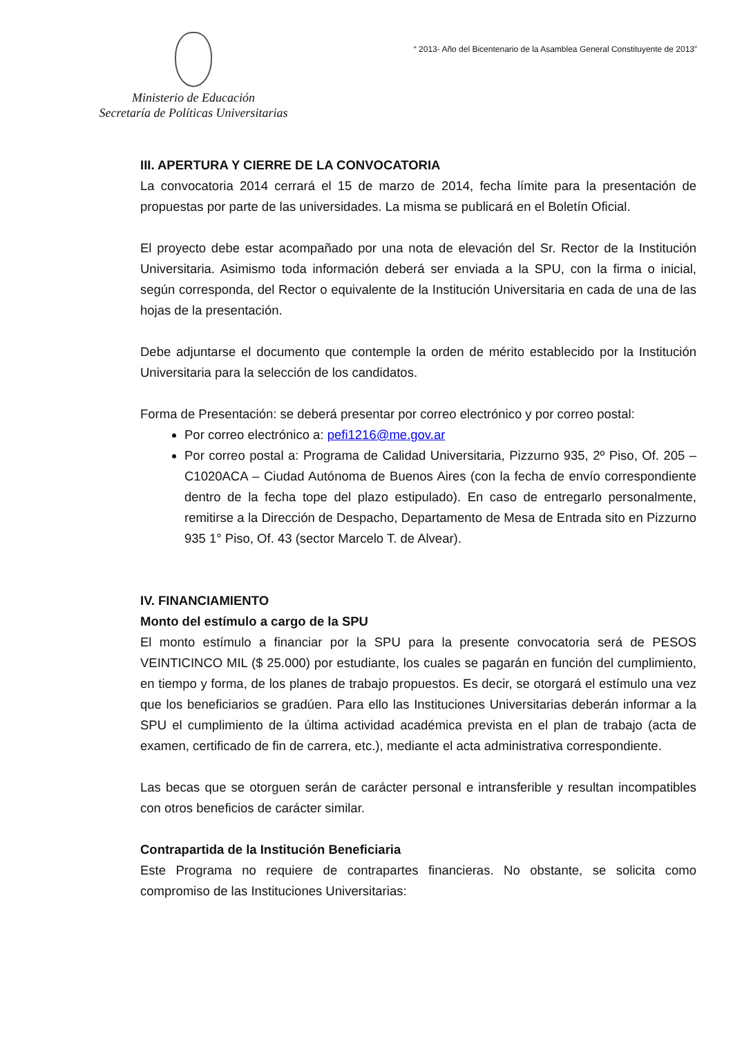Ministerio de Educación
Secretaría de Políticas Universitarias
“ 2013- Año del Bicentenario de la Asamblea General Constituyente de 2013”
III. APERTURA Y CIERRE DE LA CONVOCATORIA
La convocatoria 2014 cerrará el 15 de marzo de 2014, fecha límite para la presentación de propuestas por parte de las universidades. La misma se publicará en el Boletín Oficial.
El proyecto debe estar acompañado por una nota de elevación del Sr. Rector de la Institución Universitaria. Asimismo toda información deberá ser enviada a la SPU, con la firma o inicial, según corresponda, del Rector o equivalente de la Institución Universitaria en cada de una de las hojas de la presentación.
Debe adjuntarse el documento que contemple la orden de mérito establecido por la Institución Universitaria para la selección de los candidatos.
Forma de Presentación: se deberá presentar por correo electrónico y por correo postal:
Por correo electrónico a: pefi1216@me.gov.ar
Por correo postal a: Programa de Calidad Universitaria, Pizzurno 935, 2º Piso, Of. 205 – C1020ACA – Ciudad Autónoma de Buenos Aires (con la fecha de envío correspondiente dentro de la fecha tope del plazo estipulado). En caso de entregarlo personalmente, remitirse a la Dirección de Despacho, Departamento de Mesa de Entrada sito en Pizzurno 935 1° Piso, Of. 43 (sector Marcelo T. de Alvear).
IV. FINANCIAMIENTO
Monto del estímulo a cargo de la SPU
El monto estímulo a financiar por la SPU para la presente convocatoria será de PESOS VEINTICINCO MIL ($ 25.000) por estudiante, los cuales se pagarán en función del cumplimiento, en tiempo y forma, de los planes de trabajo propuestos. Es decir, se otorgará el estímulo una vez que los beneficiarios se gradúen. Para ello las Instituciones Universitarias deberán informar a la SPU el cumplimiento de la última actividad académica prevista en el plan de trabajo (acta de examen, certificado de fin de carrera, etc.), mediante el acta administrativa correspondiente.
Las becas que se otorguen serán de carácter personal e intransferible y resultan incompatibles con otros beneficios de carácter similar.
Contrapartida de la Institución Beneficiaria
Este Programa no requiere de contrapartes financieras. No obstante, se solicita como compromiso de las Instituciones Universitarias: